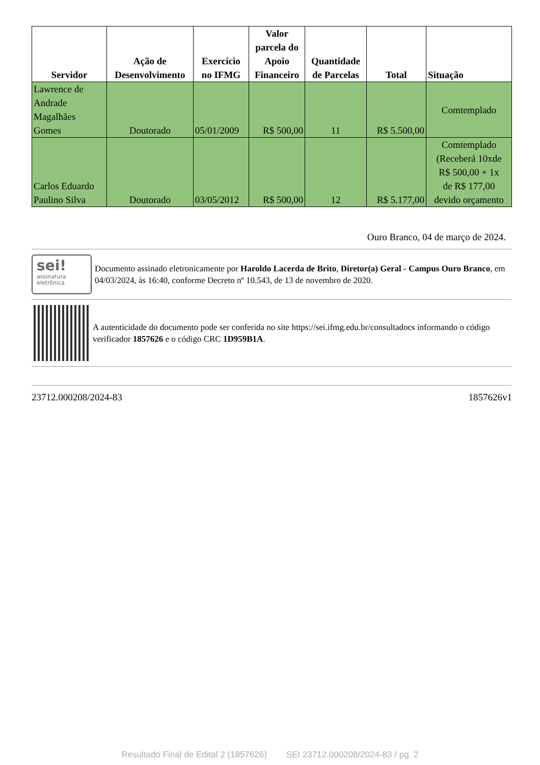| Servidor | Ação de Desenvolvimento | Exercício no IFMG | Valor parcela do Apoio Financeiro | Quantidade de Parcelas | Total | Situação |
| --- | --- | --- | --- | --- | --- | --- |
| Lawrence de Andrade Magalhães Gomes | Doutorado | 05/01/2009 | R$ 500,00 | 11 | R$ 5.500,00 | Comtemplado |
| Carlos Eduardo Paulino Silva | Doutorado | 03/05/2012 | R$ 500,00 | 12 | R$ 5.177,00 | Comtemplado (Receberá 10xde R$ 500,00 + 1x de R$ 177,00 devido orçamento |
Ouro Branco, 04 de março de 2024.
sei!
assinatura
eletrônica
Documento assinado eletronicamente por Haroldo Lacerda de Brito, Diretor(a) Geral - Campus Ouro Branco, em 04/03/2024, às 16:40, conforme Decreto nº 10.543, de 13 de novembro de 2020.
A autenticidade do documento pode ser conferida no site https://sei.ifmg.edu.br/consultadocs informando o código verificador 1857626 e o código CRC 1D959B1A.
23712.000208/2024-83 1857626v1
Resultado Final de Edital 2 (1857626) SEI 23712.000208/2024-83 / pg. 2